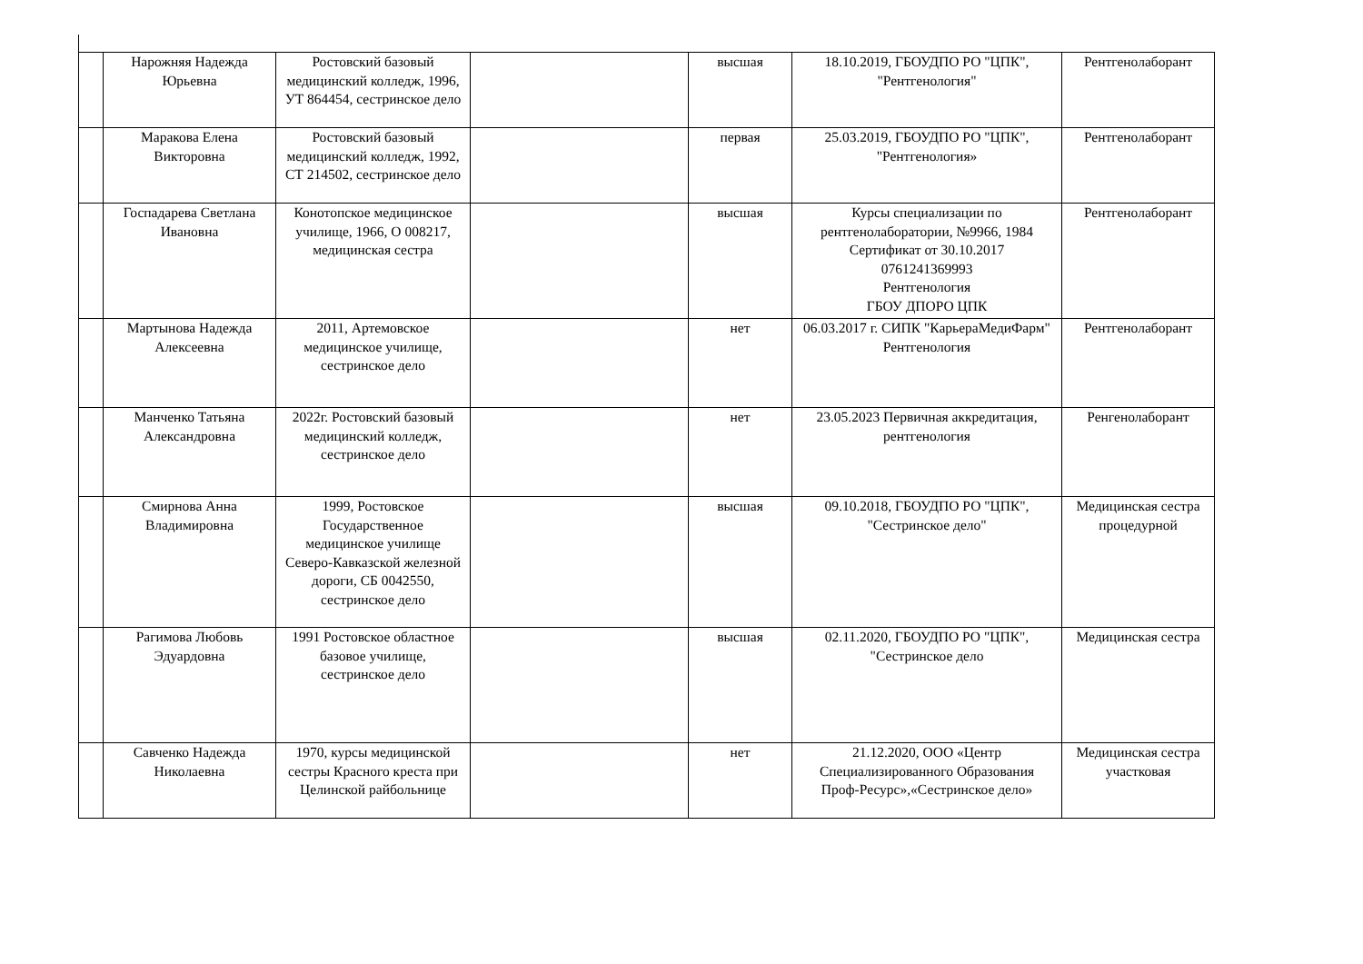| | Нарожняя Надежда Юрьевна | Ростовский базовый медицинский колледж, 1996, УТ 864454, сестринское дело | | высшая | 18.10.2019, ГБОУДПО РО "ЦПК", "Рентгенология" | Рентгенолаборант |
| | Маракова Елена Викторовна | Ростовский базовый медицинский колледж, 1992, СТ 214502, сестринское дело | | первая | 25.03.2019, ГБОУДПО РО "ЦПК", "Рентгенология» | Рентгенолаборант |
| | Госпадарева Светлана Ивановна | Конотопское медицинское училище, 1966, О 008217, медицинская сестра | | высшая | Курсы специализации по рентгенолаборатории, №9966, 1984 Сертификат от 30.10.2017 0761241369993 Рентгенология ГБОУ ДПОРО ЦПК | Рентгенолаборант |
| | Мартынова Надежда Алексеевна | 2011, Артемовское медицинское училище, сестринское дело | | нет | 06.03.2017 г. СИПК "КарьераМедиФарм" Рентгенология | Рентгенолаборант |
| | Манченко Татьяна Александровна | 2022г. Ростовский базовый медицинский колледж, сестринское дело | | нет | 23.05.2023 Первичная аккредитация, рентгенология | Ренгенолаборант |
| | Смирнова Анна Владимировна | 1999, Ростовское Государственное медицинское училище Северо-Кавказской железной дороги, СБ 0042550, сестринское дело | | высшая | 09.10.2018, ГБОУДПО РО "ЦПК", "Сестринское дело" | Медицинская сестра процедурной |
| | Рагимова Любовь Эдуардовна | 1991 Ростовское областное базовое училище, сестринское дело | | высшая | 02.11.2020, ГБОУДПО РО "ЦПК", "Сестринское дело | Медицинская сестра |
| | Савченко Надежда Николаевна | 1970, курсы медицинской сестры Красного креста при Целинской райбольнице | | нет | 21.12.2020, ООО «Центр Специализированного Образования Проф-Ресурс»,«Сестринское дело» | Медицинская сестра участковая |